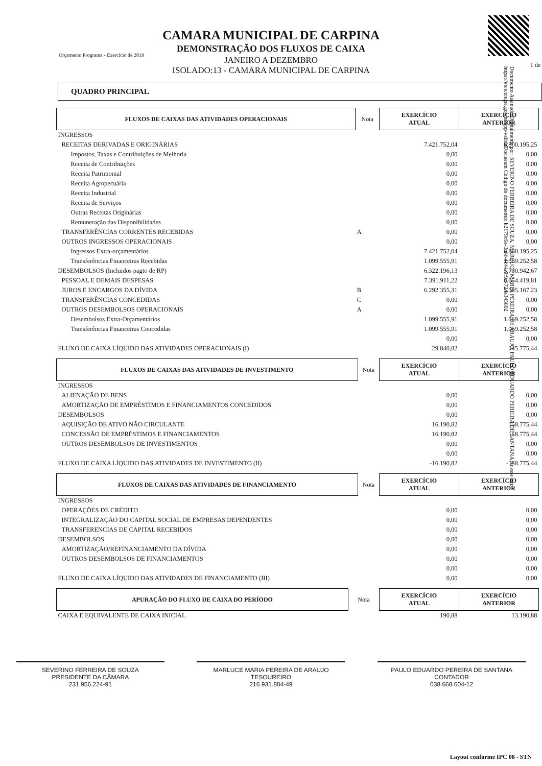1 de
Orçamento Programa - Exercício de 2019
CAMARA MUNICIPAL DE CARPINA
DEMONSTRAÇÃO DOS FLUXOS DE CAIXA
JANEIRO A DEZEMBRO
ISOLADO:13 - CAMARA MUNICIPAL DE CARPINA
Documento Assinado Digitalmente por: SEVERINO FERREIRA DE SOUZA, MARLUCE MARIA PEREIRA DE ARAUJO, PAULO EDUARDO PEREIRA DE SANTANA Acesse em: https://etce.tce.pe.gov.br/epp/validaDoc.seam Código do documento: b2179c6e-3b4f-4c44-9f9d-724e345602
QUADRO PRINCIPAL
| FLUXOS DE CAIXAS DAS ATIVIDADES OPERACIONAIS | Nota | EXERCÍCIO ATUAL | EXERCÍCIO ANTERIOR |
| --- | --- | --- | --- |
| INGRESSOS | | | |
| RECEITAS DERIVADAS E ORIGINÁRIAS | | 7.421.752,04 | 6.800.195,25 |
| Impostos, Taxas e Contribuições de Melhoria | | 0,00 | 0,00 |
| Receita de Contribuições | | 0,00 | 0,00 |
| Receita Patrimonial | | 0,00 | 0,00 |
| Receita Agropecuária | | 0,00 | 0,00 |
| Receita Industrial | | 0,00 | 0,00 |
| Receita de Serviços | | 0,00 | 0,00 |
| Outras Receitas Originárias | | 0,00 | 0,00 |
| Remuneração das Disponibilidades | | 0,00 | 0,00 |
| TRANSFERÊNCIAS CORRENTES RECEBIDAS | A | 0,00 | 0,00 |
| OUTROS INGRESSOS OPERACIONAIS | | 0,00 | 0,00 |
| Ingressos Extra-orçamentários | | 7.421.752,04 | 6.800.195,25 |
| Transferências Financeiras Recebidas | | 1.099.555,91 | 1.069.252,58 |
| DESEMBOLSOS (Incluidos pagto de RP) | | 6.322.196,13 | 5.730.942,67 |
| PESSOAL E DEMAIS DESPESAS | | 7.391.911,22 | 6.654.419,81 |
| JUROS E ENCARGOS DA DÍVIDA | B | 6.292.355,31 | 5.585.167,23 |
| TRANSFERÊNCIAS CONCEDIDAS | C | 0,00 | 0,00 |
| OUTROS DESEMBOLSOS OPERACIONAIS | A | 0,00 | 0,00 |
| Desembolsos Extra-Orçamentários | | 1.099.555,91 | 1.069.252,58 |
| Transferências Financeiras Concedidas | | 1.099.555,91 | 1.069.252,58 |
| | | 0,00 | 0,00 |
| FLUXO DE CAIXA LÍQUIDO DAS ATIVIDADES OPERACIONAIS (I) | | 29.840,82 | 145.775,44 |
| FLUXOS DE CAIXAS DAS ATIVIDADES DE INVESTIMENTO | Nota | EXERCÍCIO ATUAL | EXERCÍCIO ANTERIOR |
| --- | --- | --- | --- |
| INGRESSOS | | | |
| ALIENAÇÃO DE BENS | | 0,00 | 0,00 |
| AMORTIZAÇÃO DE EMPRÉSTIMOS E FINANCIAMENTOS CONCEDIDOS | | 0,00 | 0,00 |
| DESEMBOLSOS | | 0,00 | 0,00 |
| AQUISIÇÃO DE ATIVO NÃO CIRCULANTE | | 16.190,82 | 158.775,44 |
| CONCESSÃO DE EMPRÉSTIMOS E FINANCIAMENTOS | | 16.190,82 | 158.775,44 |
| OUTROS DESEMBOLSOS DE INVESTIMENTOS | | 0,00 | 0,00 |
| | | 0,00 | 0,00 |
| FLUXO DE CAIXA LÍQUIDO DAS ATIVIDADES DE INVESTIMENTO (II) | | -16.190,82 | -158.775,44 |
| FLUXOS DE CAIXAS DAS ATIVIDADES DE FINANCIAMENTO | Nota | EXERCÍCIO ATUAL | EXERCÍCIO ANTERIOR |
| --- | --- | --- | --- |
| INGRESSOS | | | |
| OPERAÇÕES DE CRÉDITO | | 0,00 | 0,00 |
| INTEGRALIZAÇÃO DO CAPITAL SOCIAL DE EMPRESAS DEPENDENTES | | 0,00 | 0,00 |
| TRANSFERENCIAS DE CAPITAL RECEBIDOS | | 0,00 | 0,00 |
| DESEMBOLSOS | | 0,00 | 0,00 |
| AMORTIZAÇÃO/REFINANCIAMENTO DA DÍVIDA | | 0,00 | 0,00 |
| OUTROS DESEMBOLSOS DE FINANCIAMENTOS | | 0,00 | 0,00 |
| | | 0,00 | 0,00 |
| FLUXO DE CAIXA LÍQUIDO DAS ATIVIDADES DE FINANCIAMENTO (III) | | 0,00 | 0,00 |
| APURAÇÃO DO FLUXO DE CAIXA DO PERÍODO | Nota | EXERCÍCIO ATUAL | EXERCÍCIO ANTERIOR |
| --- | --- | --- | --- |
| CAIXA E EQUIVALENTE DE CAIXA INICIAL | | 190,88 | 13.190,88 |
SEVERINO FERREIRA DE SOUZA
PRESIDENTE DA CÂMARA
231.956.224-91
MARLUCE MARIA PEREIRA DE ARAUJO
TESOUREIRO
216.931.884-49
PAULO EDUARDO PEREIRA DE SANTANA
CONTADOR
038.668.604-12
Layout conforme IPC 08 - STN